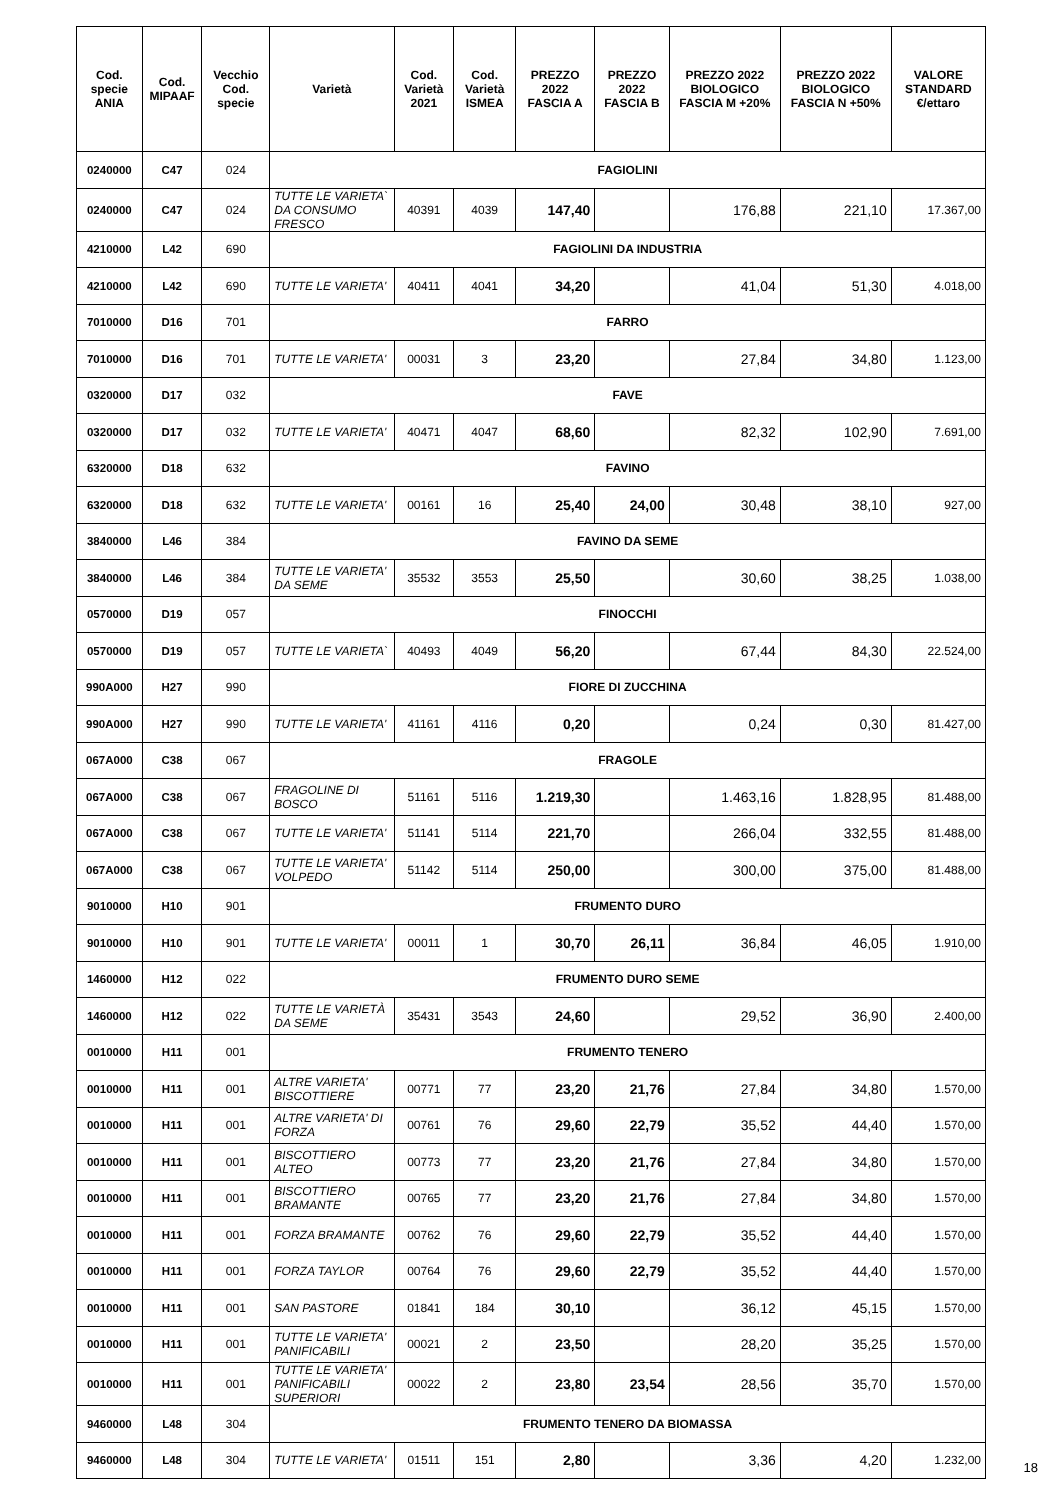| Cod. specie ANIA | Cod. MIPAAF | Vecchio Cod. specie | Varietà | Cod. Varietà 2021 | Cod. Varietà ISMEA | PREZZO 2022 FASCIA A | PREZZO 2022 FASCIA B | PREZZO 2022 BIOLOGICO FASCIA M +20% | PREZZO 2022 BIOLOGICO FASCIA N +50% | VALORE STANDARD €/ettaro |
| --- | --- | --- | --- | --- | --- | --- | --- | --- | --- | --- |
| 0240000 | C47 | 024 | FAGIOLINI | | | | | | | |
| 0240000 | C47 | 024 | TUTTE LE VARIETA` DA CONSUMO FRESCO | 40391 | 4039 | 147,40 | | 176,88 | 221,10 | 17.367,00 |
| 4210000 | L42 | 690 | FAGIOLINI DA INDUSTRIA | | | | | | | |
| 4210000 | L42 | 690 | TUTTE LE VARIETA' | 40411 | 4041 | 34,20 | | 41,04 | 51,30 | 4.018,00 |
| 7010000 | D16 | 701 | FARRO | | | | | | | |
| 7010000 | D16 | 701 | TUTTE LE VARIETA' | 00031 | 3 | 23,20 | | 27,84 | 34,80 | 1.123,00 |
| 0320000 | D17 | 032 | FAVE | | | | | | | |
| 0320000 | D17 | 032 | TUTTE LE VARIETA' | 40471 | 4047 | 68,60 | | 82,32 | 102,90 | 7.691,00 |
| 6320000 | D18 | 632 | FAVINO | | | | | | | |
| 6320000 | D18 | 632 | TUTTE LE VARIETA' | 00161 | 16 | 25,40 | 24,00 | 30,48 | 38,10 | 927,00 |
| 3840000 | L46 | 384 | FAVINO DA SEME | | | | | | | |
| 3840000 | L46 | 384 | TUTTE LE VARIETA' DA SEME | 35532 | 3553 | 25,50 | | 30,60 | 38,25 | 1.038,00 |
| 0570000 | D19 | 057 | FINOCCHI | | | | | | | |
| 0570000 | D19 | 057 | TUTTE LE VARIETA` | 40493 | 4049 | 56,20 | | 67,44 | 84,30 | 22.524,00 |
| 990A000 | H27 | 990 | FIORE DI ZUCCHINA | | | | | | | |
| 990A000 | H27 | 990 | TUTTE LE VARIETA' | 41161 | 4116 | 0,20 | | 0,24 | 0,30 | 81.427,00 |
| 067A000 | C38 | 067 | FRAGOLE | | | | | | | |
| 067A000 | C38 | 067 | FRAGOLINE DI BOSCO | 51161 | 5116 | 1.219,30 | | 1.463,16 | 1.828,95 | 81.488,00 |
| 067A000 | C38 | 067 | TUTTE LE VARIETA' | 51141 | 5114 | 221,70 | | 266,04 | 332,55 | 81.488,00 |
| 067A000 | C38 | 067 | TUTTE LE VARIETA' VOLPEDO | 51142 | 5114 | 250,00 | | 300,00 | 375,00 | 81.488,00 |
| 9010000 | H10 | 901 | FRUMENTO DURO | | | | | | | |
| 9010000 | H10 | 901 | TUTTE LE VARIETA' | 00011 | 1 | 30,70 | 26,11 | 36,84 | 46,05 | 1.910,00 |
| 1460000 | H12 | 022 | FRUMENTO DURO SEME | | | | | | | |
| 1460000 | H12 | 022 | TUTTE LE VARIETÀ DA SEME | 35431 | 3543 | 24,60 | | 29,52 | 36,90 | 2.400,00 |
| 0010000 | H11 | 001 | FRUMENTO TENERO | | | | | | | |
| 0010000 | H11 | 001 | ALTRE VARIETA' BISCOTTIERE | 00771 | 77 | 23,20 | 21,76 | 27,84 | 34,80 | 1.570,00 |
| 0010000 | H11 | 001 | ALTRE VARIETA' DI FORZA | 00761 | 76 | 29,60 | 22,79 | 35,52 | 44,40 | 1.570,00 |
| 0010000 | H11 | 001 | BISCOTTIERO ALTEO | 00773 | 77 | 23,20 | 21,76 | 27,84 | 34,80 | 1.570,00 |
| 0010000 | H11 | 001 | BISCOTTIERO BRAMANTE | 00765 | 77 | 23,20 | 21,76 | 27,84 | 34,80 | 1.570,00 |
| 0010000 | H11 | 001 | FORZA BRAMANTE | 00762 | 76 | 29,60 | 22,79 | 35,52 | 44,40 | 1.570,00 |
| 0010000 | H11 | 001 | FORZA TAYLOR | 00764 | 76 | 29,60 | 22,79 | 35,52 | 44,40 | 1.570,00 |
| 0010000 | H11 | 001 | SAN PASTORE | 01841 | 184 | 30,10 | | 36,12 | 45,15 | 1.570,00 |
| 0010000 | H11 | 001 | TUTTE LE VARIETA' PANIFICABILI | 00021 | 2 | 23,50 | | 28,20 | 35,25 | 1.570,00 |
| 0010000 | H11 | 001 | TUTTE LE VARIETA' PANIFICABILI SUPERIORI | 00022 | 2 | 23,80 | 23,54 | 28,56 | 35,70 | 1.570,00 |
| 9460000 | L48 | 304 | FRUMENTO TENERO DA BIOMASSA | | | | | | | |
| 9460000 | L48 | 304 | TUTTE LE VARIETA' | 01511 | 151 | 2,80 | | 3,36 | 4,20 | 1.232,00 |
18